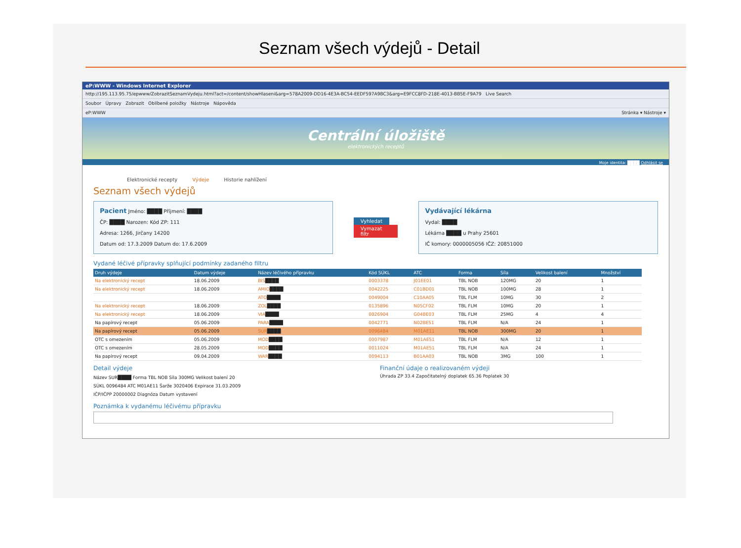Seznam všech výdejů - Detail
eP:WWW - Windows Internet Explorer
http://195.113.95.75/epwww/ZobrazitSeznamVydeju.html?act=/content/showHlaseni&arg=578A2009-DD16-4E3A-BC54-EEDF597A9BC3&arg=E9FCC8FD-218E-4013-BB5E-F9A79 Live Search
Soubor Úpravy Zobrazit Oblíbené položky Nástroje Nápověda
eP:WWW Stránka ▾ Nástroje ▾
Centrální úložiště
elektronických receptů
Moje identita: ████ Odhlásit se
Elektronické recepty Výdeje Historie nahlížení
Seznam všech výdejů
Pacient Jméno: ████ Příjmení: ████
ČP: ████ Narozen: Kód ZP: 111
Adresa: 1266, Jirčany 14200
Datum od: 17.3.2009 Datum do: 17.6.2009
Vyhledat
Vymazat filtr
Vydávající lékárna
Vydal: ████
Lékárna ████ u Prahy 25601
IČ komory: 0000005056 IČZ: 20851000
Vydané léčivé přípravky splňující podmínky zadaného filtru
| Druh výdeje | Datum výdeje | Název léčivého přípravku | Kód SÚKL | ATC | Forma | Síla | Velikost balení | Množství |
| --- | --- | --- | --- | --- | --- | --- | --- | --- |
| Na elektronický recept | 18.06.2009 | BIS ████ | 0003378 | J01EE01 | TBL NOB | 120MG | 20 | 1 |
| Na elektronický recept | 18.06.2009 | AMIO ████ | 0042225 | C01BD01 | TBL NOB | 100MG | 28 | 1 |
| | | ATO ████ | 0049004 | C10AA05 | TBL FLM | 10MG | 30 | 2 |
| Na elektronický recept | 18.06.2009 | ZOL ████ | 0135896 | N05CF02 | TBL FLM | 10MG | 20 | 1 |
| Na elektronický recept | 18.06.2009 | VIA ████ | 0026904 | G04BE03 | TBL FLM | 25MG | 4 | 4 |
| Na papírový recept | 05.06.2009 | PARA ████ | 0042771 | N02BE51 | TBL FLM | N/A | 24 | 1 |
| Na papírový recept | 05.06.2009 | SUR ████ | 0096484 | M01AE11 | TBL NOB | 300MG | 20 | 1 |
| OTC s omezením | 05.06.2009 | MOD ████ | 0007987 | M01AE51 | TBL FLM | N/A | 12 | 1 |
| OTC s omezením | 28.05.2009 | MOD ████ | 0011024 | M01AE51 | TBL FLM | N/A | 24 | 1 |
| Na papírový recept | 09.04.2009 | WAR ████ | 0094113 | B01AA03 | TBL NOB | 3MG | 100 | 1 |
Detail výdeje
Název SUR████ Forma TBL NOB Síla 300MG Velikost balení 20
SÚKL 0096484 ATC M01AE11 Šarže 3020406 Expirace 31.03.2009
IČP/IČPP 20000002 Diagnóza Datum vystavení
Finanční údaje o realizovaném výdeji
Úhrada ZP 33.4 Započitatelný doplatek 65.36 Poplatek 30
Poznámka k vydanému léčivému přípravku